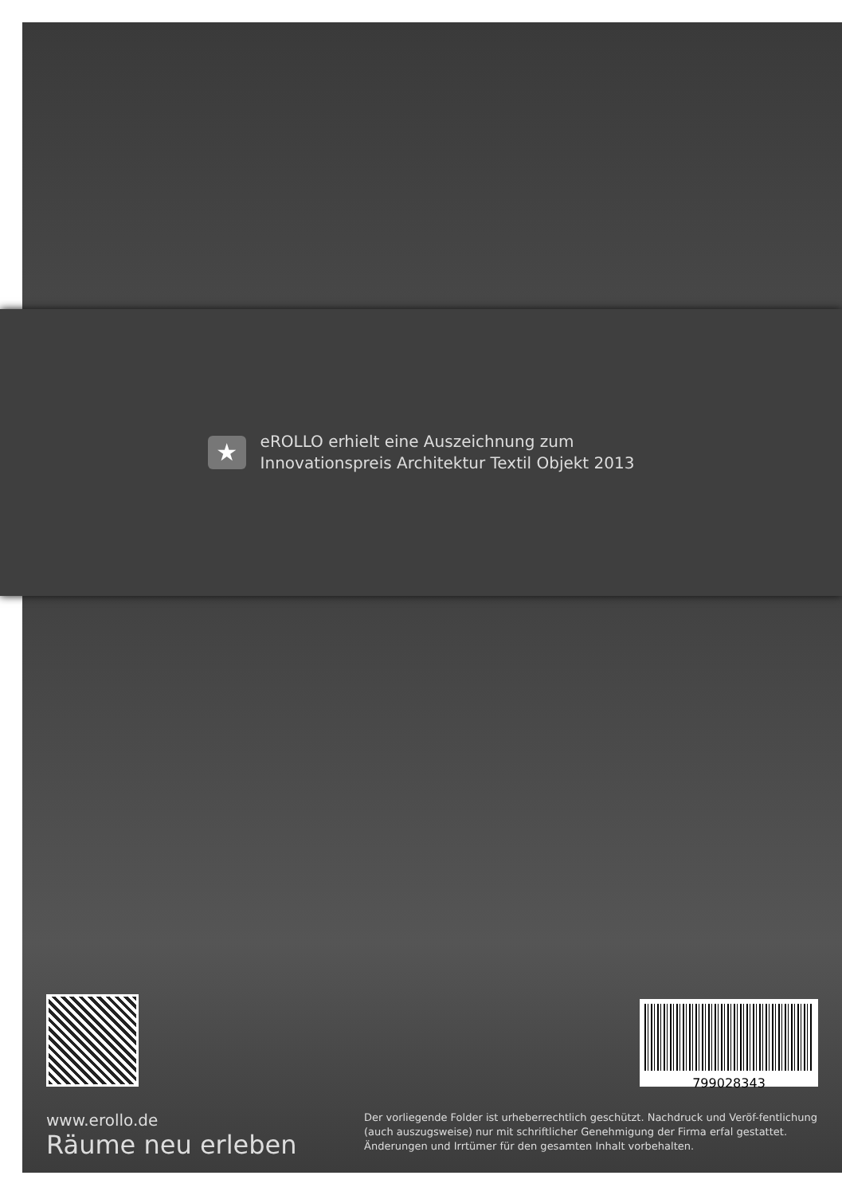★
eROLLO erhielt eine Auszeichnung zum
Innovationspreis Architektur Textil Objekt 2013
799028343
www.erollo.de
Räume neu erleben
Der vorliegende Folder ist urheberrechtlich geschützt. Nachdruck und Veröf-fentlichung (auch auszugsweise) nur mit schriftlicher Genehmigung der Firma erfal gestattet. Änderungen und Irrtümer für den gesamten Inhalt vorbehalten.